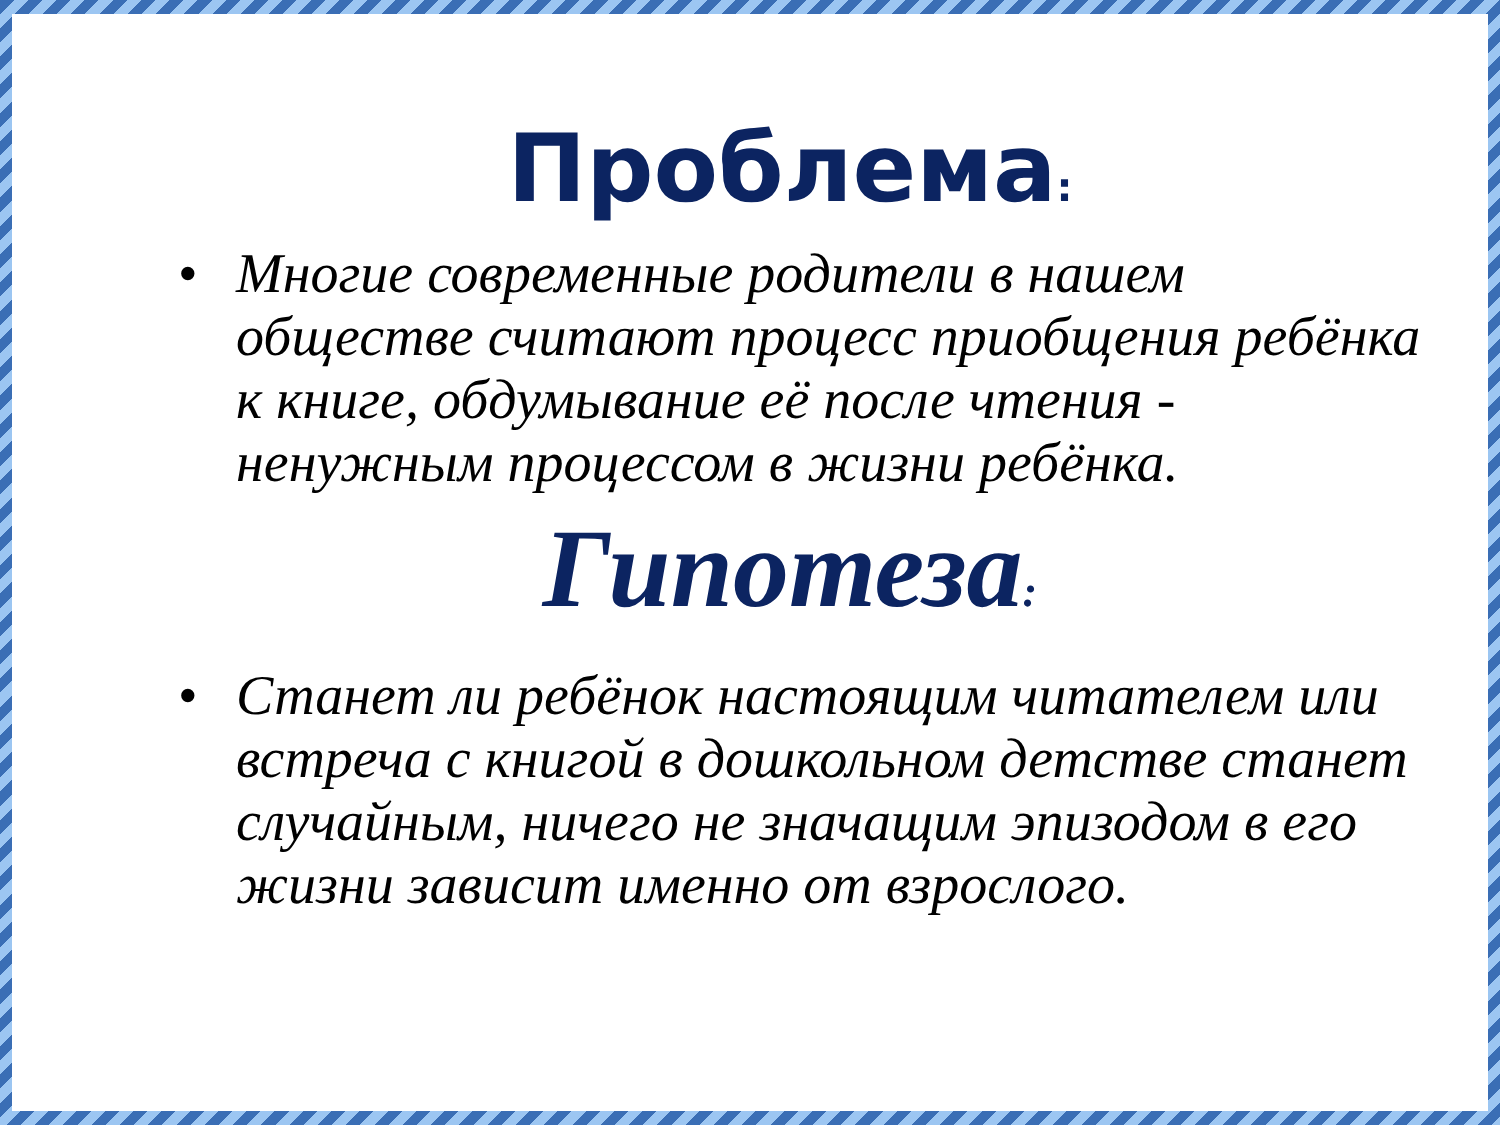Проблема:
• Многие современные родители в нашем обществе считают процесс приобщения ребёнка к книге, обдумывание её после чтения - ненужным процессом в жизни ребёнка.
Гипотеза:
• Станет ли ребёнок настоящим читателем или встреча с книгой в дошкольном детстве станет случайным, ничего не значащим эпизодом в его жизни зависит именно от взрослого.